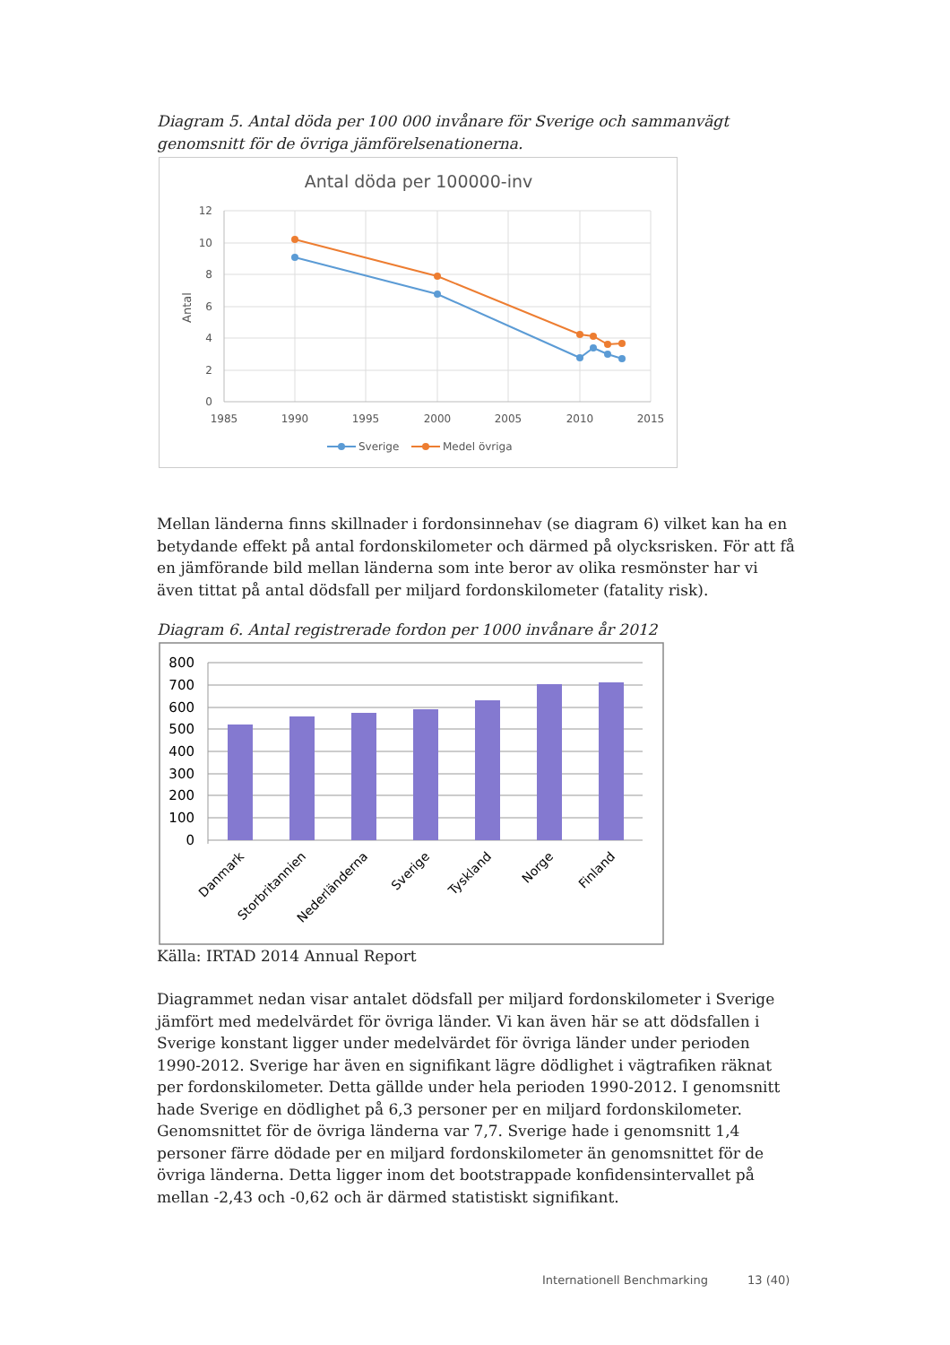Diagram 5. Antal döda per 100 000 invånare för Sverige och sammanvägt genomsnitt för de övriga jämförelsenationerna.
Antal döda per 100000-inv
12
10
8
6
4
2
0
1985
1990
1995
2000
2005
2010
2015
Antal
Sverige
Medel övriga
Mellan länderna finns skillnader i fordonsinnehav (se diagram 6) vilket kan ha en betydande effekt på antal fordonskilometer och därmed på olycksrisken. För att få en jämförande bild mellan länderna som inte beror av olika resmönster har vi även tittat på antal dödsfall per miljard fordonskilometer (fatality risk).
Diagram 6. Antal registrerade fordon per 1000 invånare år 2012
800
700
600
500
400
300
200
100
0
Danmark
Storbritannien
Nederländerna
Sverige
Tyskland
Norge
Finland
Källa: IRTAD 2014 Annual Report
Diagrammet nedan visar antalet dödsfall per miljard fordonskilometer i Sverige jämfört med medelvärdet för övriga länder. Vi kan även här se att dödsfallen i Sverige konstant ligger under medelvärdet för övriga länder under perioden 1990-2012. Sverige har även en signifikant lägre dödlighet i vägtrafiken räknat per fordonskilometer. Detta gällde under hela perioden 1990-2012. I genomsnitt hade Sverige en dödlighet på 6,3 personer per en miljard fordonskilometer. Genomsnittet för de övriga länderna var 7,7. Sverige hade i genomsnitt 1,4 personer färre dödade per en miljard fordonskilometer än genomsnittet för de övriga länderna. Detta ligger inom det bootstrappade konfidensintervallet på mellan -2,43 och -0,62 och är därmed statistiskt signifikant.
Internationell Benchmarking 13 (40)